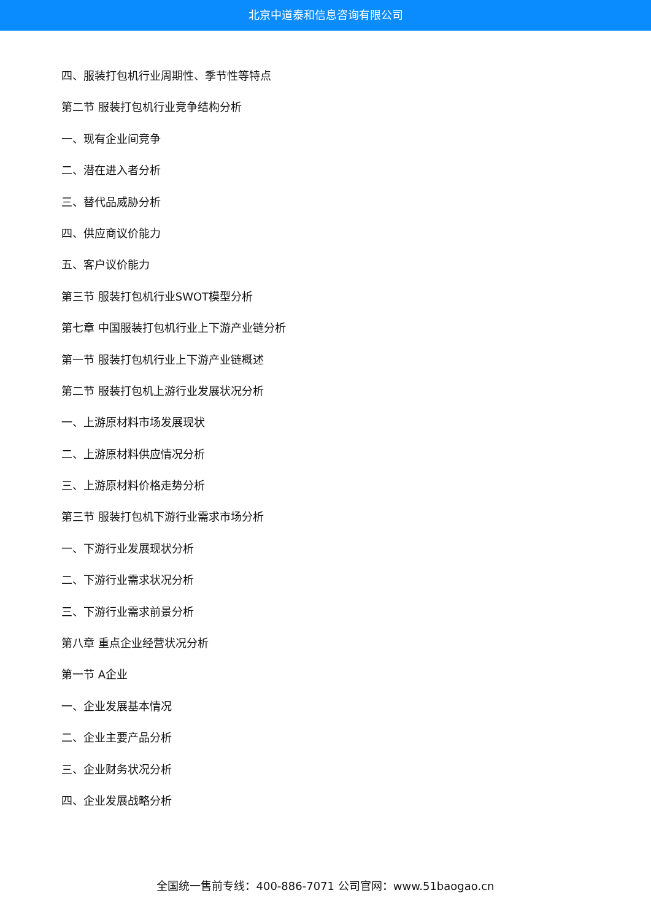北京中道泰和信息咨询有限公司
四、服装打包机行业周期性、季节性等特点
第二节 服装打包机行业竞争结构分析
一、现有企业间竞争
二、潜在进入者分析
三、替代品威胁分析
四、供应商议价能力
五、客户议价能力
第三节 服装打包机行业SWOT模型分析
第七章 中国服装打包机行业上下游产业链分析
第一节 服装打包机行业上下游产业链概述
第二节 服装打包机上游行业发展状况分析
一、上游原材料市场发展现状
二、上游原材料供应情况分析
三、上游原材料价格走势分析
第三节 服装打包机下游行业需求市场分析
一、下游行业发展现状分析
二、下游行业需求状况分析
三、下游行业需求前景分析
第八章 重点企业经营状况分析
第一节 A企业
一、企业发展基本情况
二、企业主要产品分析
三、企业财务状况分析
四、企业发展战略分析
全国统一售前专线：400-886-7071 公司官网：www.51baogao.cn